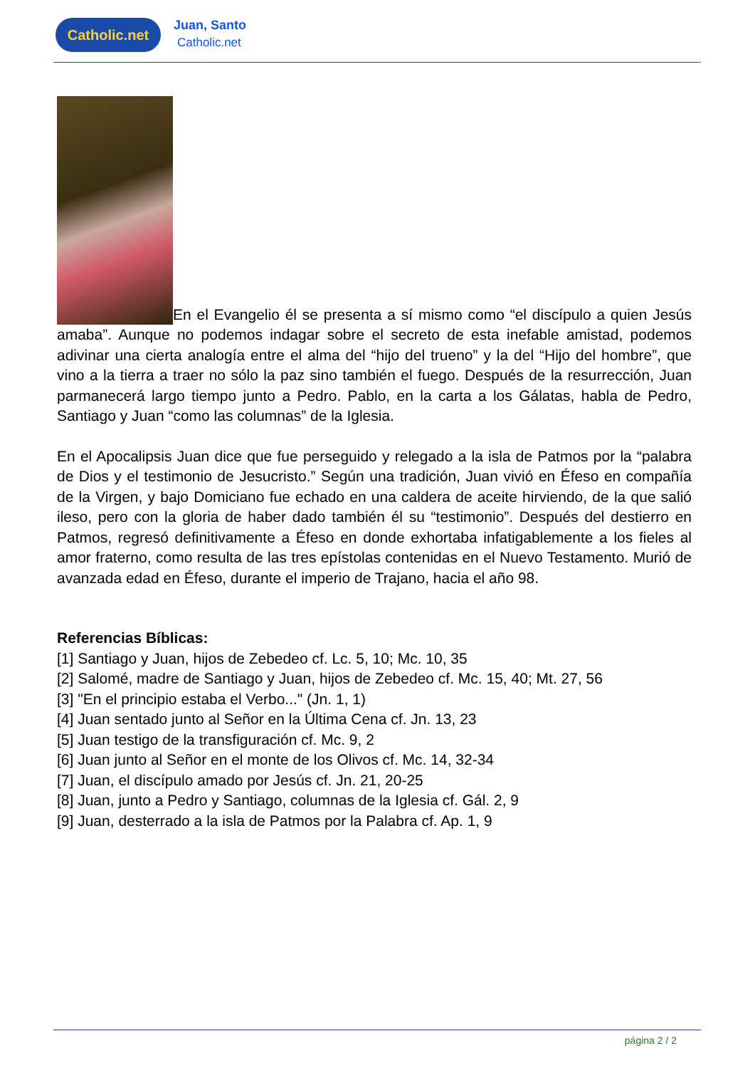Catholic.net
Juan, Santo
Catholic.net
En el Evangelio él se presenta a sí mismo como “el discípulo a quien Jesús amaba”. Aunque no podemos indagar sobre el secreto de esta inefable amistad, podemos adivinar una cierta analogía entre el alma del “hijo del trueno” y la del “Hijo del hombre”, que vino a la tierra a traer no sólo la paz sino también el fuego. Después de la resurrección, Juan parmanecerá largo tiempo junto a Pedro. Pablo, en la carta a los Gálatas, habla de Pedro, Santiago y Juan “como las columnas” de la Iglesia.
En el Apocalipsis Juan dice que fue perseguido y relegado a la isla de Patmos por la “palabra de Dios y el testimonio de Jesucristo.” Según una tradición, Juan vivió en Éfeso en compañía de la Virgen, y bajo Domiciano fue echado en una caldera de aceite hirviendo, de la que salió ileso, pero con la gloria de haber dado también él su “testimonio”. Después del destierro en Patmos, regresó definitivamente a Éfeso en donde exhortaba infatigablemente a los fieles al amor fraterno, como resulta de las tres epístolas contenidas en el Nuevo Testamento. Murió de avanzada edad en Éfeso, durante el imperio de Trajano, hacia el año 98.
Referencias Bíblicas:
[1] Santiago y Juan, hijos de Zebedeo cf. Lc. 5, 10; Mc. 10, 35
[2] Salomé, madre de Santiago y Juan, hijos de Zebedeo cf. Mc. 15, 40; Mt. 27, 56
[3] "En el principio estaba el Verbo..." (Jn. 1, 1)
[4] Juan sentado junto al Señor en la Última Cena cf. Jn. 13, 23
[5] Juan testigo de la transfiguración cf. Mc. 9, 2
[6] Juan junto al Señor en el monte de los Olivos cf. Mc. 14, 32-34
[7] Juan, el discípulo amado por Jesús cf. Jn. 21, 20-25
[8] Juan, junto a Pedro y Santiago, columnas de la Iglesia cf. Gál. 2, 9
[9] Juan, desterrado a la isla de Patmos por la Palabra cf. Ap. 1, 9
página 2 / 2